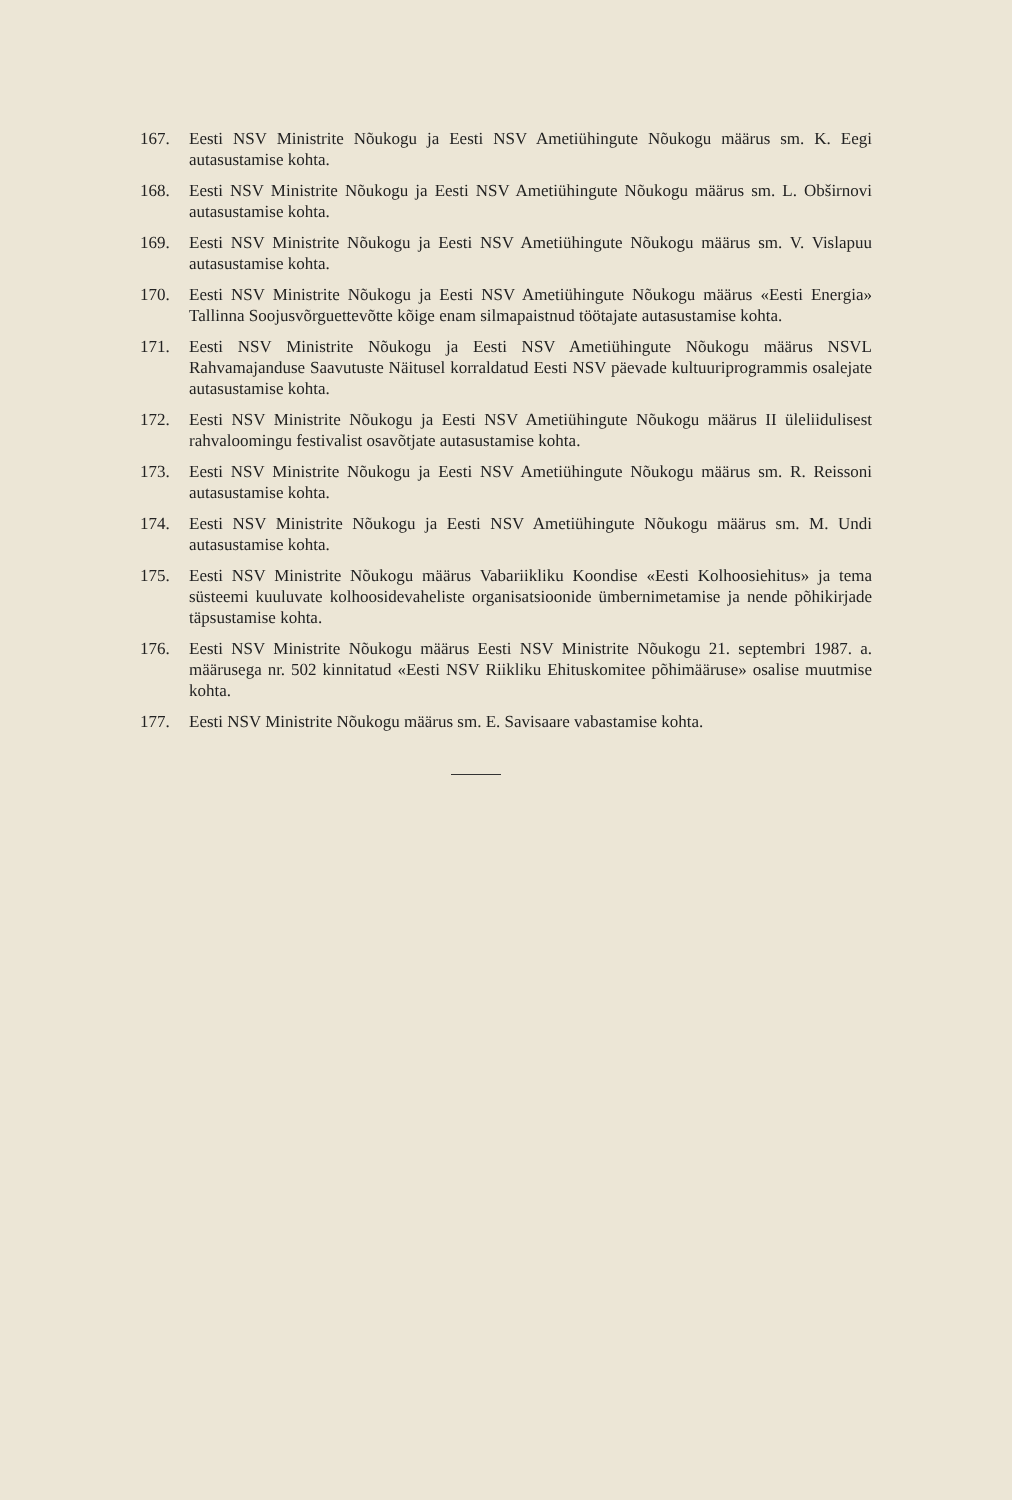167. Eesti NSV Ministrite Nõukogu ja Eesti NSV Ametiühingute Nõukogu määrus sm. K. Eegi autasustamise kohta.
168. Eesti NSV Ministrite Nõukogu ja Eesti NSV Ametiühingute Nõukogu määrus sm. L. Obširnovi autasustamise kohta.
169. Eesti NSV Ministrite Nõukogu ja Eesti NSV Ametiühingute Nõukogu määrus sm. V. Vislapuu autasustamise kohta.
170. Eesti NSV Ministrite Nõukogu ja Eesti NSV Ametiühingute Nõukogu määrus «Eesti Energia» Tallinna Soojusvõrguettevõtte kõige enam silmapaistnud töötajate autasustamise kohta.
171. Eesti NSV Ministrite Nõukogu ja Eesti NSV Ametiühingute Nõukogu määrus NSVL Rahvamajanduse Saavutuste Näitusel korraldatud Eesti NSV päevade kultuuriprogrammis osalejate autasustamise kohta.
172. Eesti NSV Ministrite Nõukogu ja Eesti NSV Ametiühingute Nõukogu määrus II üleliidulisest rahvaloomingu festivalist osavõtjate autasustamise kohta.
173. Eesti NSV Ministrite Nõukogu ja Eesti NSV Ametiühingute Nõukogu määrus sm. R. Reissoni autasustamise kohta.
174. Eesti NSV Ministrite Nõukogu ja Eesti NSV Ametiühingute Nõukogu määrus sm. M. Undi autasustamise kohta.
175. Eesti NSV Ministrite Nõukogu määrus Vabariikliku Koondise «Eesti Kolhoosiehitus» ja tema süsteemi kuuluvate kolhoosidevaheliste organisatsioonide ümbernimetamise ja nende põhikirjade täpsustamise kohta.
176. Eesti NSV Ministrite Nõukogu määrus Eesti NSV Ministrite Nõukogu 21. septembri 1987. a. määrusega nr. 502 kinnitatud «Eesti NSV Riikliku Ehituskomitee põhimääruse» osalise muutmise kohta.
177. Eesti NSV Ministrite Nõukogu määrus sm. E. Savisaare vabastamise kohta.